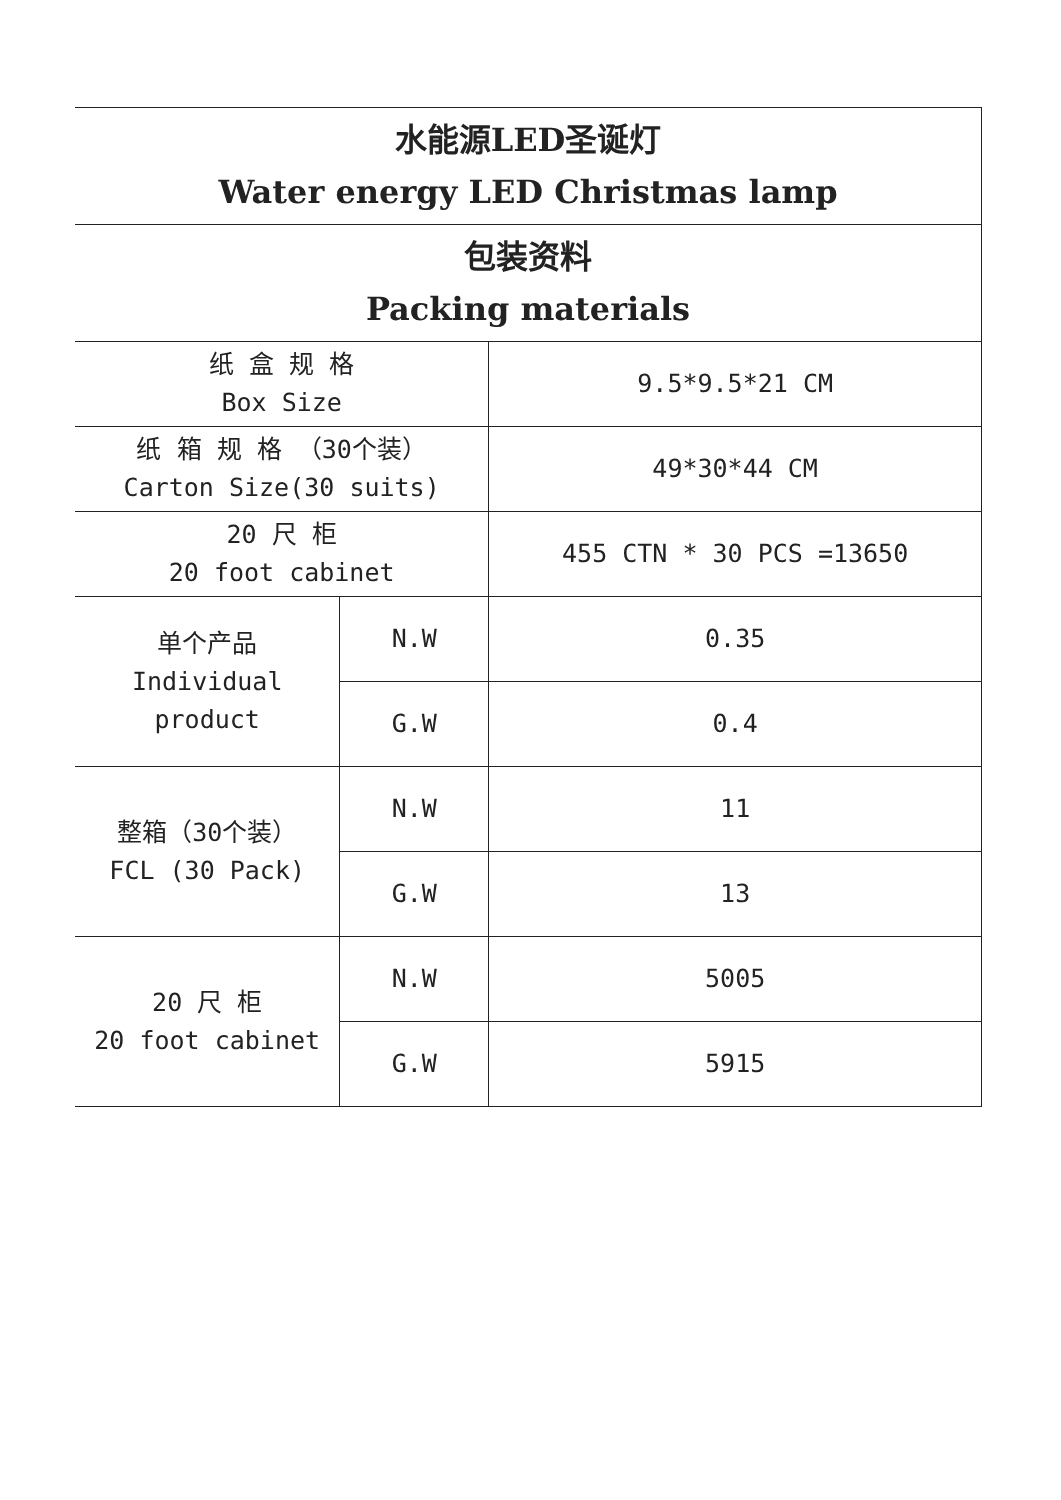| 水能源LED圣诞灯 Water energy LED Christmas lamp | | |
| 包装资料 Packing materials | | |
| 纸 盒 规 格 Box Size | | 9.5*9.5*21 CM |
| 纸 箱 规 格 （30个装） Carton Size(30 suits) | | 49*30*44 CM |
| 20 尺 柜 20 foot cabinet | | 455 CTN * 30 PCS =13650 |
| 单个产品 Individual product | N.W | 0.35 |
| | G.W | 0.4 |
| 整箱（30个装） FCL (30 Pack) | N.W | 11 |
| | G.W | 13 |
| 20 尺 柜 20 foot cabinet | N.W | 5005 |
| | G.W | 5915 |